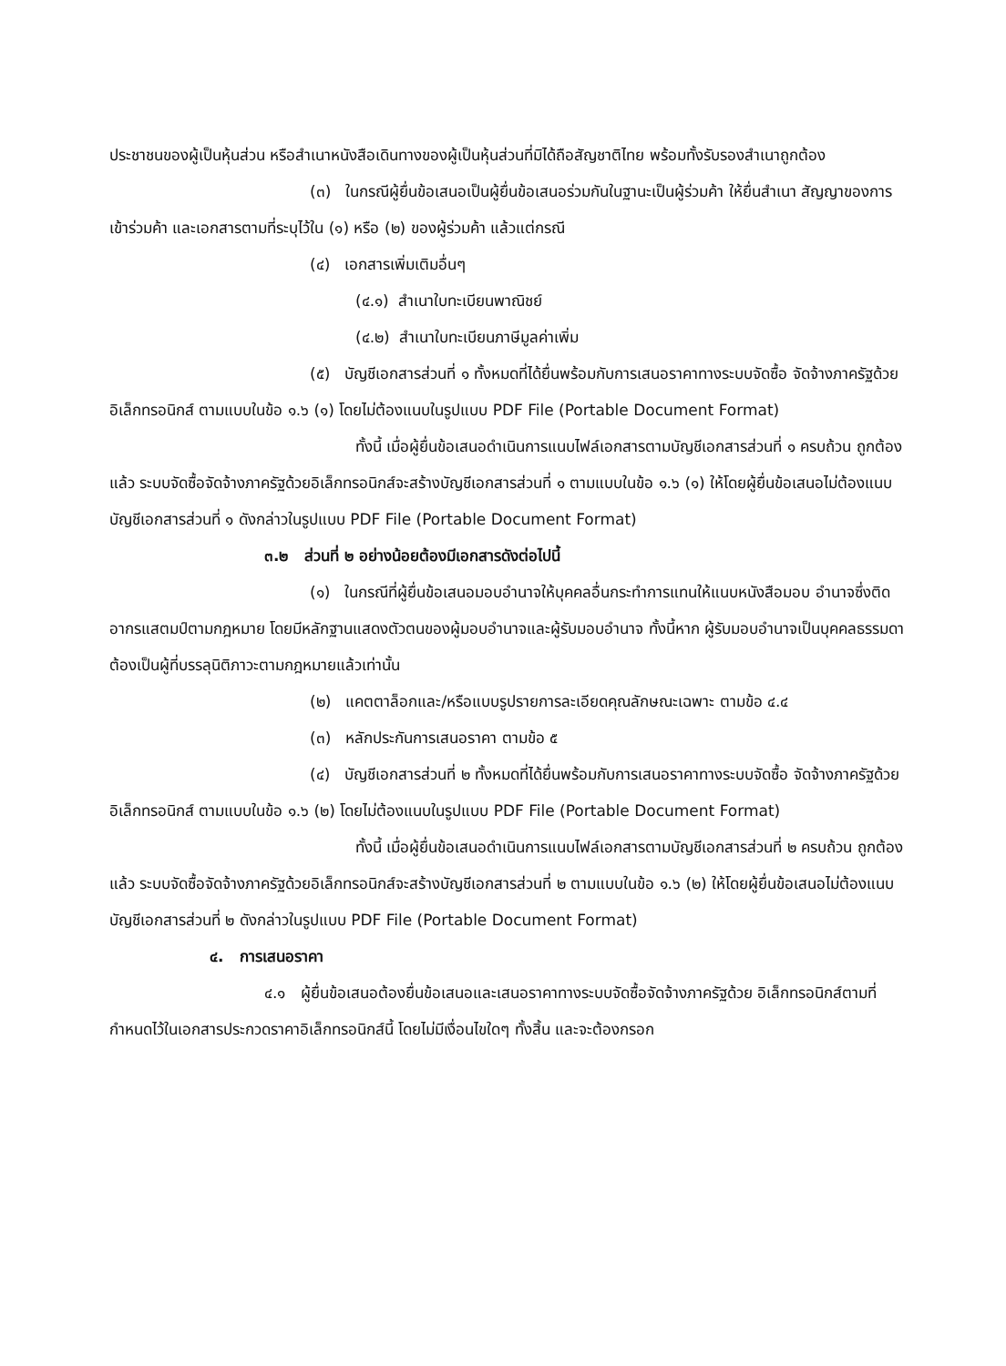ประชาชนของผู้เป็นหุ้นส่วน หรือสำเนาหนังสือเดินทางของผู้เป็นหุ้นส่วนที่มิได้ถือสัญชาติไทย พร้อมทั้งรับรองสำเนาถูกต้อง
(๓) ในกรณีผู้ยื่นข้อเสนอเป็นผู้ยื่นข้อเสนอร่วมกันในฐานะเป็นผู้ร่วมค้า ให้ยื่นสำเนา สัญญาของการเข้าร่วมค้า และเอกสารตามที่ระบุไว้ใน (๑) หรือ (๒) ของผู้ร่วมค้า แล้วแต่กรณี
(๔) เอกสารเพิ่มเติมอื่นๆ
(๔.๑) สำเนาใบทะเบียนพาณิชย์
(๔.๒) สำเนาใบทะเบียนภาษีมูลค่าเพิ่ม
(๕) บัญชีเอกสารส่วนที่ ๑ ทั้งหมดที่ได้ยื่นพร้อมกับการเสนอราคาทางระบบจัดซื้อ จัดจ้างภาครัฐด้วยอิเล็กทรอนิกส์ ตามแบบในข้อ ๑.๖ (๑) โดยไม่ต้องแนบในรูปแบบ PDF File (Portable Document Format)
ทั้งนี้ เมื่อผู้ยื่นข้อเสนอดำเนินการแนบไฟล์เอกสารตามบัญชีเอกสารส่วนที่ ๑ ครบถ้วน ถูกต้องแล้ว ระบบจัดซื้อจัดจ้างภาครัฐด้วยอิเล็กทรอนิกส์จะสร้างบัญชีเอกสารส่วนที่ ๑ ตามแบบในข้อ ๑.๖ (๑) ให้โดยผู้ยื่นข้อเสนอไม่ต้องแนบบัญชีเอกสารส่วนที่ ๑ ดังกล่าวในรูปแบบ PDF File (Portable Document Format)
๓.๒ ส่วนที่ ๒ อย่างน้อยต้องมีเอกสารดังต่อไปนี้
(๑) ในกรณีที่ผู้ยื่นข้อเสนอมอบอำนาจให้บุคคลอื่นกระทำการแทนให้แนบหนังสือมอบ อำนาจซึ่งติดอากรแสตมป์ตามกฎหมาย โดยมีหลักฐานแสดงตัวตนของผู้มอบอำนาจและผู้รับมอบอำนาจ ทั้งนี้หาก ผู้รับมอบอำนาจเป็นบุคคลธรรมดาต้องเป็นผู้ที่บรรลุนิติภาวะตามกฎหมายแล้วเท่านั้น
(๒) แคตตาล็อกและ/หรือแบบรูปรายการละเอียดคุณลักษณะเฉพาะ ตามข้อ ๔.๔
(๓) หลักประกันการเสนอราคา ตามข้อ ๕
(๔) บัญชีเอกสารส่วนที่ ๒ ทั้งหมดที่ได้ยื่นพร้อมกับการเสนอราคาทางระบบจัดซื้อ จัดจ้างภาครัฐด้วยอิเล็กทรอนิกส์ ตามแบบในข้อ ๑.๖ (๒) โดยไม่ต้องแนบในรูปแบบ PDF File (Portable Document Format)
ทั้งนี้ เมื่อผู้ยื่นข้อเสนอดำเนินการแนบไฟล์เอกสารตามบัญชีเอกสารส่วนที่ ๒ ครบถ้วน ถูกต้องแล้ว ระบบจัดซื้อจัดจ้างภาครัฐด้วยอิเล็กทรอนิกส์จะสร้างบัญชีเอกสารส่วนที่ ๒ ตามแบบในข้อ ๑.๖ (๒) ให้โดยผู้ยื่นข้อเสนอไม่ต้องแนบบัญชีเอกสารส่วนที่ ๒ ดังกล่าวในรูปแบบ PDF File (Portable Document Format)
๔. การเสนอราคา
๔.๑ ผู้ยื่นข้อเสนอต้องยื่นข้อเสนอและเสนอราคาทางระบบจัดซื้อจัดจ้างภาครัฐด้วย อิเล็กทรอนิกส์ตามที่กำหนดไว้ในเอกสารประกวดราคาอิเล็กทรอนิกส์นี้ โดยไม่มีเงื่อนไขใดๆ ทั้งสิ้น และจะต้องกรอก